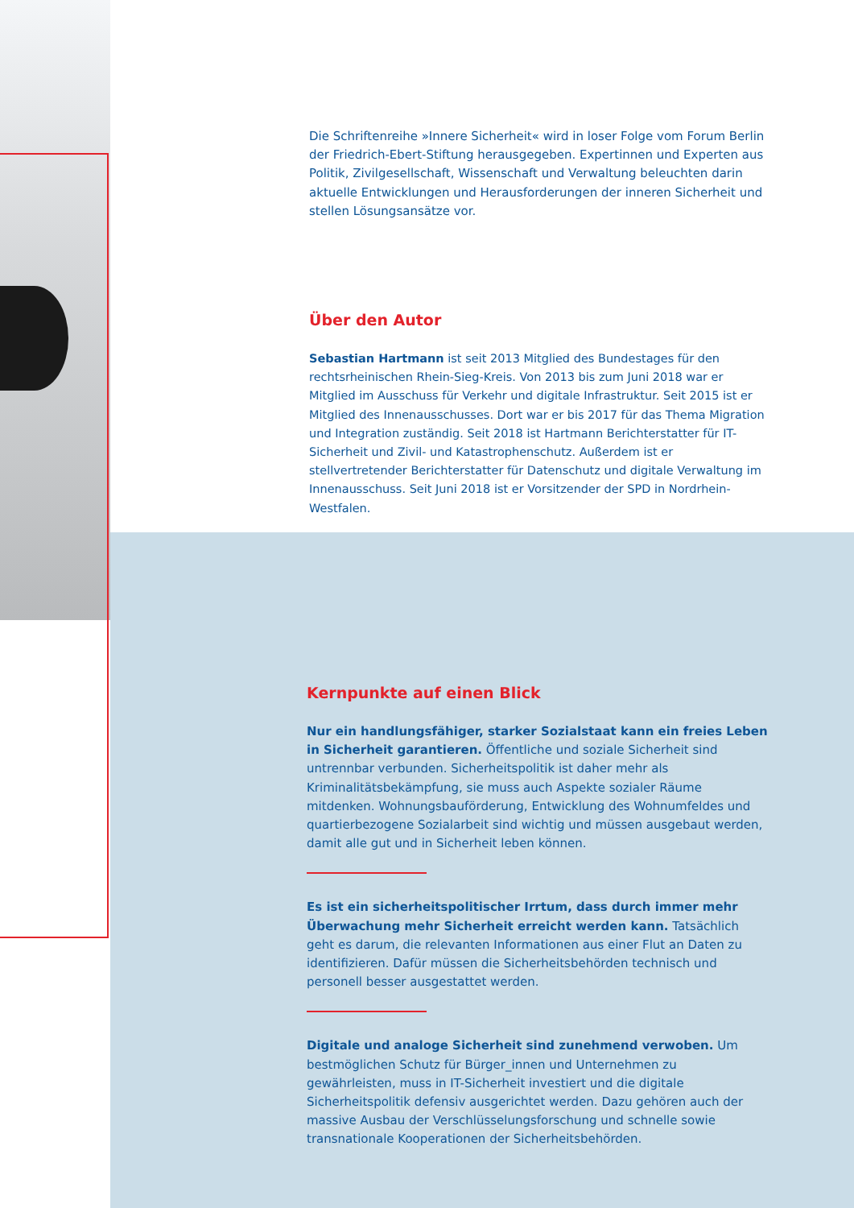Die Schriftenreihe »Innere Sicherheit« wird in loser Folge vom Forum Berlin der Friedrich-Ebert-Stiftung herausgegeben. Expertinnen und Experten aus Politik, Zivilgesellschaft, Wissenschaft und Verwaltung beleuchten darin aktuelle Entwicklungen und Herausforderungen der inneren Sicherheit und stellen Lösungsansätze vor.
Über den Autor
Sebastian Hartmann ist seit 2013 Mitglied des Bundestages für den rechtsrheinischen Rhein-Sieg-Kreis. Von 2013 bis zum Juni 2018 war er Mitglied im Ausschuss für Verkehr und digitale Infrastruktur. Seit 2015 ist er Mitglied des Innenausschusses. Dort war er bis 2017 für das Thema Migration und Integration zuständig. Seit 2018 ist Hartmann Berichterstatter für IT-Sicherheit und Zivil- und Katastrophenschutz. Außerdem ist er stellvertretender Berichterstatter für Datenschutz und digitale Verwaltung im Innenausschuss. Seit Juni 2018 ist er Vorsitzender der SPD in Nordrhein-Westfalen.
Kernpunkte auf einen Blick
Nur ein handlungsfähiger, starker Sozialstaat kann ein freies Leben in Sicherheit garantieren. Öffentliche und soziale Sicherheit sind untrennbar verbunden. Sicherheitspolitik ist daher mehr als Kriminalitätsbekämpfung, sie muss auch Aspekte sozialer Räume mitdenken. Wohnungsbauförderung, Entwicklung des Wohnumfeldes und quartierbezogene Sozialarbeit sind wichtig und müssen ausgebaut werden, damit alle gut und in Sicherheit leben können.
Es ist ein sicherheitspolitischer Irrtum, dass durch immer mehr Überwachung mehr Sicherheit erreicht werden kann. Tatsächlich geht es darum, die relevanten Informationen aus einer Flut an Daten zu identifizieren. Dafür müssen die Sicherheitsbehörden technisch und personell besser ausgestattet werden.
Digitale und analoge Sicherheit sind zunehmend verwoben. Um bestmöglichen Schutz für Bürger_innen und Unternehmen zu gewährleisten, muss in IT-Sicherheit investiert und die digitale Sicherheitspolitik defensiv ausgerichtet werden. Dazu gehören auch der massive Ausbau der Verschlüsselungsforschung und schnelle sowie transnationale Kooperationen der Sicherheitsbehörden.